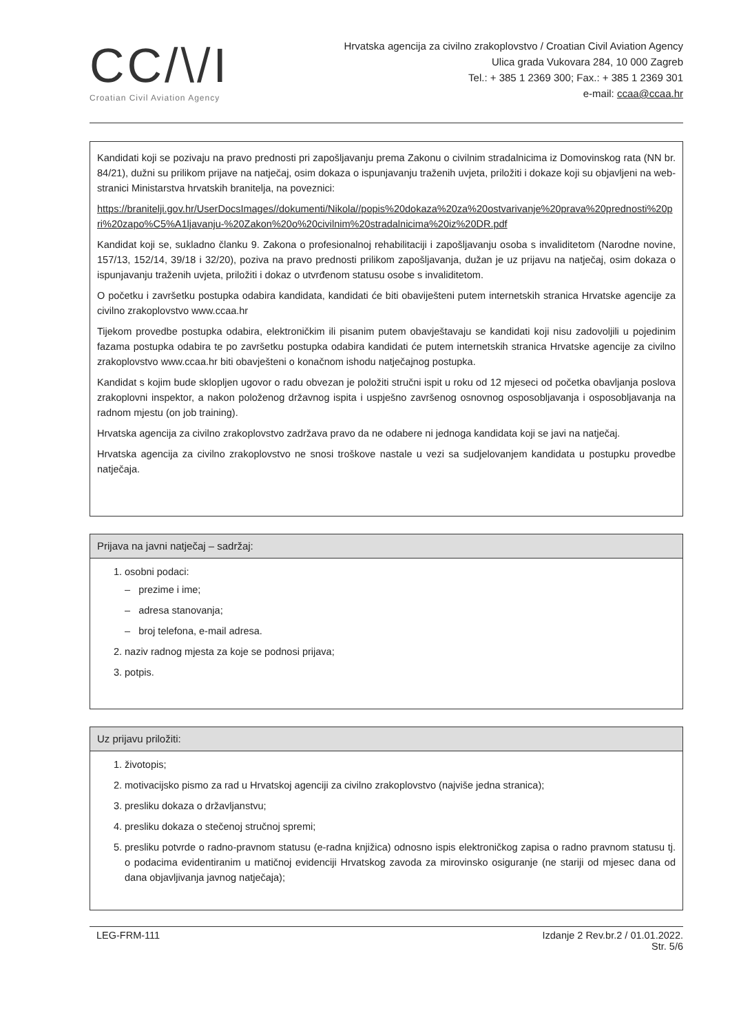CC/\/I
Croatian Civil Aviation Agency
Hrvatska agencija za civilno zrakoplovstvo / Croatian Civil Aviation Agency
Ulica grada Vukovara 284, 10 000 Zagreb
Tel.: + 385 1 2369 300; Fax.: + 385 1 2369 301
e-mail: ccaa@ccaa.hr
Kandidati koji se pozivaju na pravo prednosti pri zapošljavanju prema Zakonu o civilnim stradalnicima iz Domovinskog rata (NN br. 84/21), dužni su prilikom prijave na natječaj, osim dokaza o ispunjavanju traženih uvjeta, priložiti i dokaze koji su objavljeni na web-stranici Ministarstva hrvatskih branitelja, na poveznici:
https://branitelji.gov.hr/UserDocsImages//dokumenti/Nikola//popis%20dokaza%20za%20ostvarivanje%20prava%20prednosti%20pri%20zapo%C5%A1ljavanju-%20Zakon%20o%20civilnim%20stradalnicima%20iz%20DR.pdf
Kandidat koji se, sukladno članku 9. Zakona o profesionalnoj rehabilitaciji i zapošljavanju osoba s invaliditetom (Narodne novine, 157/13, 152/14, 39/18 i 32/20), poziva na pravo prednosti prilikom zapošljavanja, dužan je uz prijavu na natječaj, osim dokaza o ispunjavanju traženih uvjeta, priložiti i dokaz o utvrđenom statusu osobe s invaliditetom.
O početku i završetku postupka odabira kandidata, kandidati će biti obaviješteni putem internetskih stranica Hrvatske agencije za civilno zrakoplovstvo www.ccaa.hr
Tijekom provedbe postupka odabira, elektroničkim ili pisanim putem obavještavaju se kandidati koji nisu zadovoljili u pojedinim fazama postupka odabira te po završetku postupka odabira kandidati će putem internetskih stranica Hrvatske agencije za civilno zrakoplovstvo www.ccaa.hr biti obavješteni o konačnom ishodu natječajnog postupka.
Kandidat s kojim bude sklopljen ugovor o radu obvezan je položiti stručni ispit u roku od 12 mjeseci od početka obavljanja poslova zrakoplovni inspektor, a nakon položenog državnog ispita i uspješno završenog osnovnog osposobljavanja i osposobljavanja na radnom mjestu (on job training).
Hrvatska agencija za civilno zrakoplovstvo zadržava pravo da ne odabere ni jednoga kandidata koji se javi na natječaj.
Hrvatska agencija za civilno zrakoplovstvo ne snosi troškove nastale u vezi sa sudjelovanjem kandidata u postupku provedbe natječaja.
Prijava na javni natječaj – sadržaj:
1. osobni podaci:
– prezime i ime;
– adresa stanovanja;
– broj telefona, e-mail adresa.
2. naziv radnog mjesta za koje se podnosi prijava;
3. potpis.
Uz prijavu priložiti:
1. životopis;
2. motivacijsko pismo za rad u Hrvatskoj agenciji za civilno zrakoplovstvo (najviše jedna stranica);
3. presliku dokaza o državljanstvu;
4. presliku dokaza o stečenoj stručnoj spremi;
5. presliku potvrde o radno-pravnom statusu (e-radna knjižica) odnosno ispis elektroničkog zapisa o radno pravnom statusu tj. o podacima evidentiranim u matičnoj evidenciji Hrvatskog zavoda za mirovinsko osiguranje (ne stariji od mjesec dana od dana objavljivanja javnog natječaja);
LEG-FRM-111 Izdanje 2 Rev.br.2 / 01.01.2022.
Str. 5/6